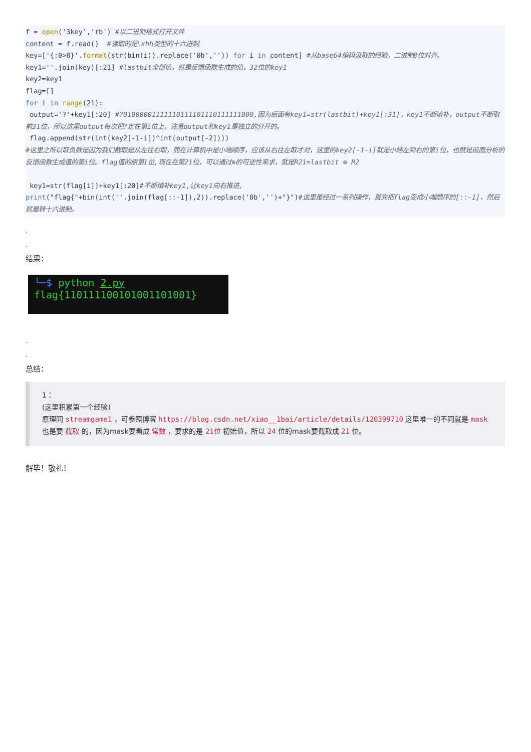f = open('3key','rb') #以二进制格式打开文件
content = f.read()  #读取的是\xhh类型的十六进制
key=['{:0>8}'.format(str(bin(i)).replace('0b','')) for i in content] #从base64编码汲取的经验，二进制8位对齐。
key1=''.join(key)[:21] #lastbit全部值，就是反馈函数生成的值，32位的key1
key2=key1
flag=[]
for i in range(21):
 output='?'+key1[:20] #?01000001111110111101110111111000,因为后面有key1=str(lastbit)+key1[:31]，key1不断填补，output不断取前31位，所以这里output每次把?定在第i位上，注意output和key1是独立的分开的。
 flag.append(str(int(key2[-1-i])^int(output[-2])))
#这里之所以取负数是因为我们截取是从左往右取，而在计算机中是小端顺序，应该从右往左取才对，这里的key2[-1-i]就是小端左到右的第i位，也就是前面分析的反馈函数生成值的第i位。flag值的原第i位,现在在第21位，可以通过⊕的可逆性来求，就是R21=lastbit ⊕ R2

 key1=str(flag[i])+key1[:20]#不断填补key1,让key1向右推进,
print("flag{"+bin(int(''.join(flag[::-1]),2)).replace('0b','')+"}")#这里是经过一系列操作，首先把flag变成小端顺序的[::-1]，然后就是转十六进制。
.
.
结果：
└─$ python 2.py
flag{110111100101001101001}
.
.
总结：
1：
(这里积累第一个经验)
原理同 streamgame1 ，可参照博客 https://blog.csdn.net/xiao__1bai/article/details/120399710 这里唯一的不同就是 mask 也是要 截取 的，因为mask要看成 常数 ，要求的是 21位 初始值，所以 24 位的mask要截取成 21 位。
解毕！敬礼！